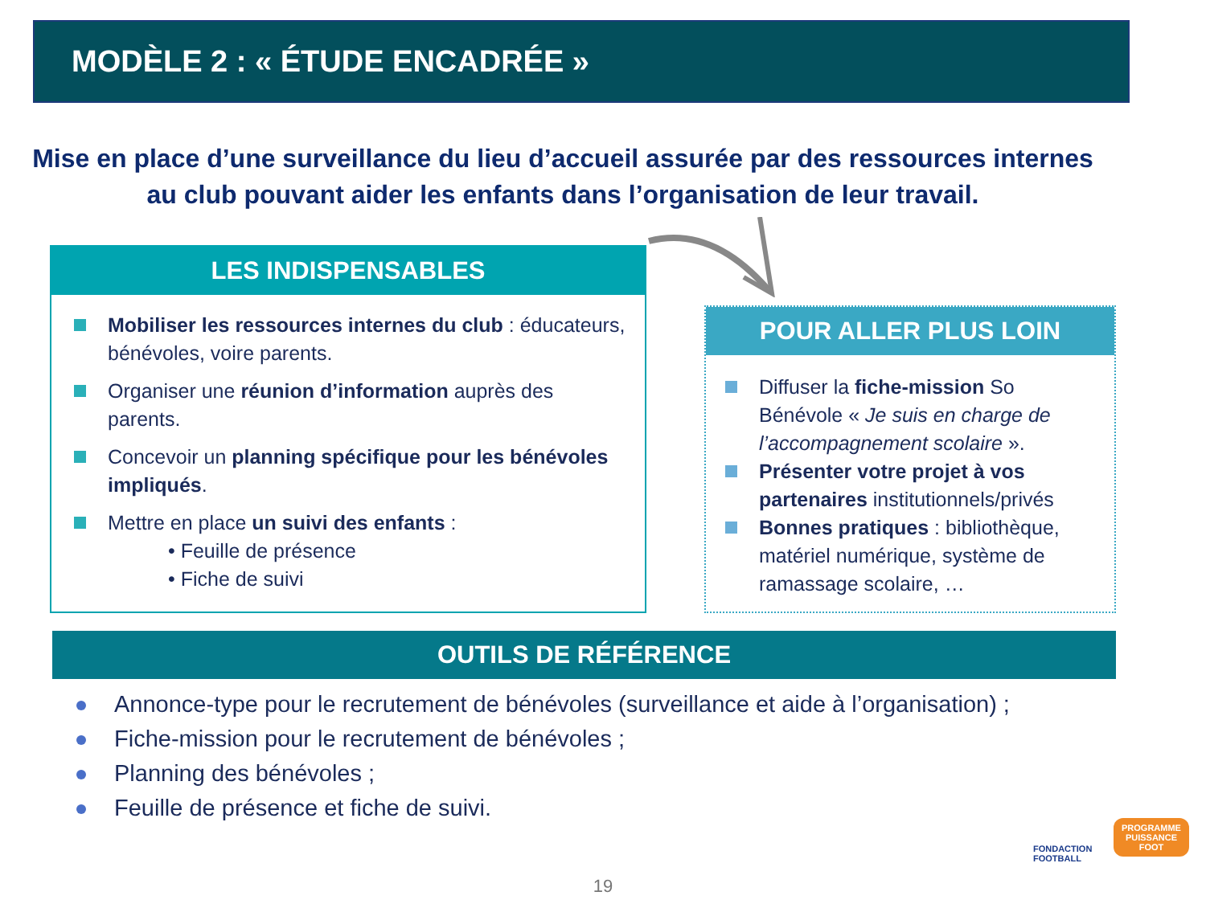MODÈLE 2 : « ÉTUDE ENCADRÉE »
Mise en place d’une surveillance du lieu d’accueil assurée par des ressources internes au club pouvant aider les enfants dans l’organisation de leur travail.
LES INDISPENSABLES
Mobiliser les ressources internes du club : éducateurs, bénévoles, voire parents.
Organiser une réunion d’information auprès des parents.
Concevoir un planning spécifique pour les bénévoles impliqués.
Mettre en place un suivi des enfants :
• Feuille de présence
• Fiche de suivi
POUR ALLER PLUS LOIN
Diffuser la fiche-mission So Bénévole « Je suis en charge de l’accompagnement scolaire ».
Présenter votre projet à vos partenaires institutionnels/privés
Bonnes pratiques : bibliothèque, matériel numérique, système de ramassage scolaire, …
OUTILS DE RÉFÉRENCE
Annonce-type pour le recrutement de bénévoles (surveillance et aide à l’organisation) ;
Fiche-mission pour le recrutement de bénévoles ;
Planning des bénévoles ;
Feuille de présence et fiche de suivi.
FONDACTION
FOOTBALL
PROGRAMME
PUISSANCE
FOOT
19